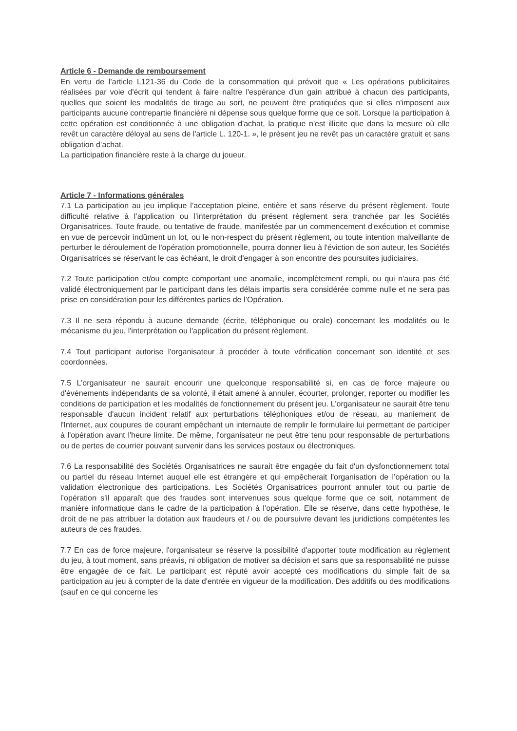Article 6 - Demande de remboursement
En vertu de l’article L121-36 du Code de la consommation qui prévoit que « Les opérations publicitaires réalisées par voie d'écrit qui tendent à faire naître l'espérance d'un gain attribué à chacun des participants, quelles que soient les modalités de tirage au sort, ne peuvent être pratiquées que si elles n'imposent aux participants aucune contrepartie financière ni dépense sous quelque forme que ce soit. Lorsque la participation à cette opération est conditionnée à une obligation d'achat, la pratique n'est illicite que dans la mesure où elle revêt un caractère déloyal au sens de l'article L. 120-1. », le présent jeu ne revêt pas un caractère gratuit et sans obligation d’achat.
La participation financière reste à la charge du joueur.
Article 7 - Informations générales
7.1 La participation au jeu implique l’acceptation pleine, entière et sans réserve du présent règlement. Toute difficulté relative à l’application ou l’interprétation du présent règlement sera tranchée par les Sociétés Organisatrices. Toute fraude, ou tentative de fraude, manifestée par un commencement d'exécution et commise en vue de percevoir indûment un lot, ou le non-respect du présent règlement, ou toute intention malveillante de perturber le déroulement de l'opération promotionnelle, pourra donner lieu à l'éviction de son auteur, les Sociétés Organisatrices se réservant le cas échéant, le droit d'engager à son encontre des poursuites judiciaires.
7.2 Toute participation et/ou compte comportant une anomalie, incomplètement rempli, ou qui n'aura pas été validé électroniquement par le participant dans les délais impartis sera considérée comme nulle et ne sera pas prise en considération pour les différentes parties de l’Opération.
7.3 Il ne sera répondu à aucune demande (écrite, téléphonique ou orale) concernant les modalités ou le mécanisme du jeu, l'interprétation ou l'application du présent règlement.
7.4 Tout participant autorise l'organisateur à procéder à toute vérification concernant son identité et ses coordonnées.
7.5 L'organisateur ne saurait encourir une quelconque responsabilité si, en cas de force majeure ou d'événements indépendants de sa volonté, il était amené à annuler, écourter, prolonger, reporter ou modifier les conditions de participation et les modalités de fonctionnement du présent jeu. L'organisateur ne saurait être tenu responsable d'aucun incident relatif aux perturbations téléphoniques et/ou de réseau, au maniement de l'Internet, aux coupures de courant empêchant un internaute de remplir le formulaire lui permettant de participer à l'opération avant l'heure limite. De même, l'organisateur ne peut être tenu pour responsable de perturbations ou de pertes de courrier pouvant survenir dans les services postaux ou électroniques.
7.6 La responsabilité des Sociétés Organisatrices ne saurait être engagée du fait d'un dysfonctionnement total ou partiel du réseau Internet auquel elle est étrangère et qui empêcherait l'organisation de l’opération ou la validation électronique des participations. Les Sociétés Organisatrices pourront annuler tout ou partie de l’opération s'il apparaît que des fraudes sont intervenues sous quelque forme que ce soit, notamment de manière informatique dans le cadre de la participation à l’opération. Elle se réserve, dans cette hypothèse, le droit de ne pas attribuer la dotation aux fraudeurs et / ou de poursuivre devant les juridictions compétentes les auteurs de ces fraudes.
7.7 En cas de force majeure, l'organisateur se réserve la possibilité d'apporter toute modification au règlement du jeu, à tout moment, sans préavis, ni obligation de motiver sa décision et sans que sa responsabilité ne puisse être engagée de ce fait. Le participant est réputé avoir accepté ces modifications du simple fait de sa participation au jeu à compter de la date d'entrée en vigueur de la modification. Des additifs ou des modifications (sauf en ce qui concerne les